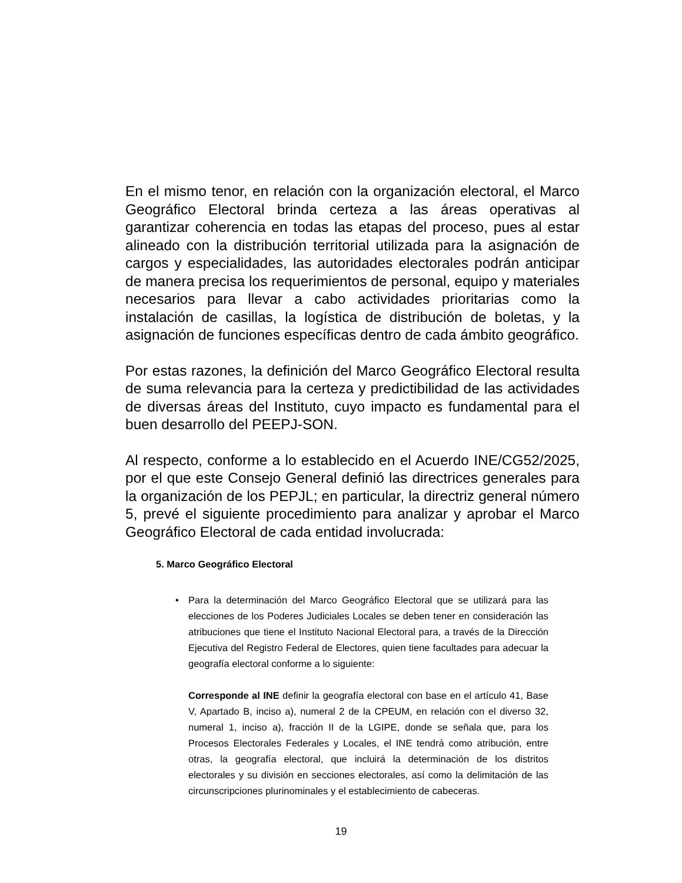En el mismo tenor, en relación con la organización electoral, el Marco Geográfico Electoral brinda certeza a las áreas operativas al garantizar coherencia en todas las etapas del proceso, pues al estar alineado con la distribución territorial utilizada para la asignación de cargos y especialidades, las autoridades electorales podrán anticipar de manera precisa los requerimientos de personal, equipo y materiales necesarios para llevar a cabo actividades prioritarias como la instalación de casillas, la logística de distribución de boletas, y la asignación de funciones específicas dentro de cada ámbito geográfico.
Por estas razones, la definición del Marco Geográfico Electoral resulta de suma relevancia para la certeza y predictibilidad de las actividades de diversas áreas del Instituto, cuyo impacto es fundamental para el buen desarrollo del PEEPJ-SON.
Al respecto, conforme a lo establecido en el Acuerdo INE/CG52/2025, por el que este Consejo General definió las directrices generales para la organización de los PEPJL; en particular, la directriz general número 5, prevé el siguiente procedimiento para analizar y aprobar el Marco Geográfico Electoral de cada entidad involucrada:
5. Marco Geográfico Electoral
•
Para la determinación del Marco Geográfico Electoral que se utilizará para las elecciones de los Poderes Judiciales Locales se deben tener en consideración las atribuciones que tiene el Instituto Nacional Electoral para, a través de la Dirección Ejecutiva del Registro Federal de Electores, quien tiene facultades para adecuar la geografía electoral conforme a lo siguiente:
Corresponde al INE definir la geografía electoral con base en el artículo 41, Base V, Apartado B, inciso a), numeral 2 de la CPEUM, en relación con el diverso 32, numeral 1, inciso a), fracción II de la LGIPE, donde se señala que, para los Procesos Electorales Federales y Locales, el INE tendrá como atribución, entre otras, la geografía electoral, que incluirá la determinación de los distritos electorales y su división en secciones electorales, así como la delimitación de las circunscripciones plurinominales y el establecimiento de cabeceras.
19